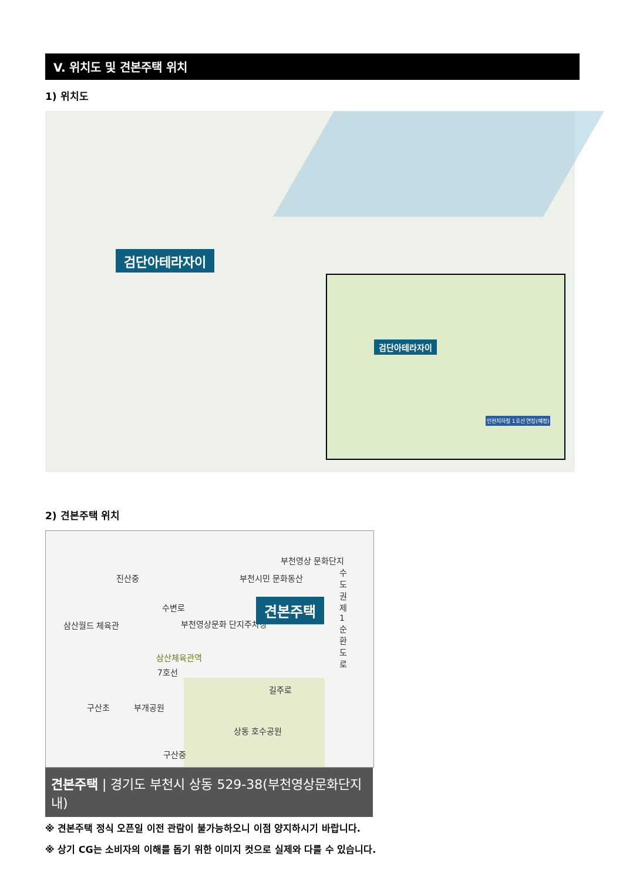V. 위치도 및 견본주택 위치
1) 위치도
검단아테라자이
검단아테라자이
인천지하철 1호선 연장(예정)
2) 견본주택 위치
진산중 부천시민 문화동산
부천영상 문화단지
삼산월드 체육관 부천영상문화 단지주차장
견본주택
수도권제1순환도로
7호선
삼산체육관역
길주로
구산초 부개공원
상동 호수공원
구산중
수변로
견본주택 | 경기도 부천시 상동 529-38(부천영상문화단지 내)
※ 견본주택 정식 오픈일 이전 관람이 불가능하오니 이점 양지하시기 바랍니다.
※ 상기 CG는 소비자의 이해를 돕기 위한 이미지 컷으로 실제와 다를 수 있습니다.